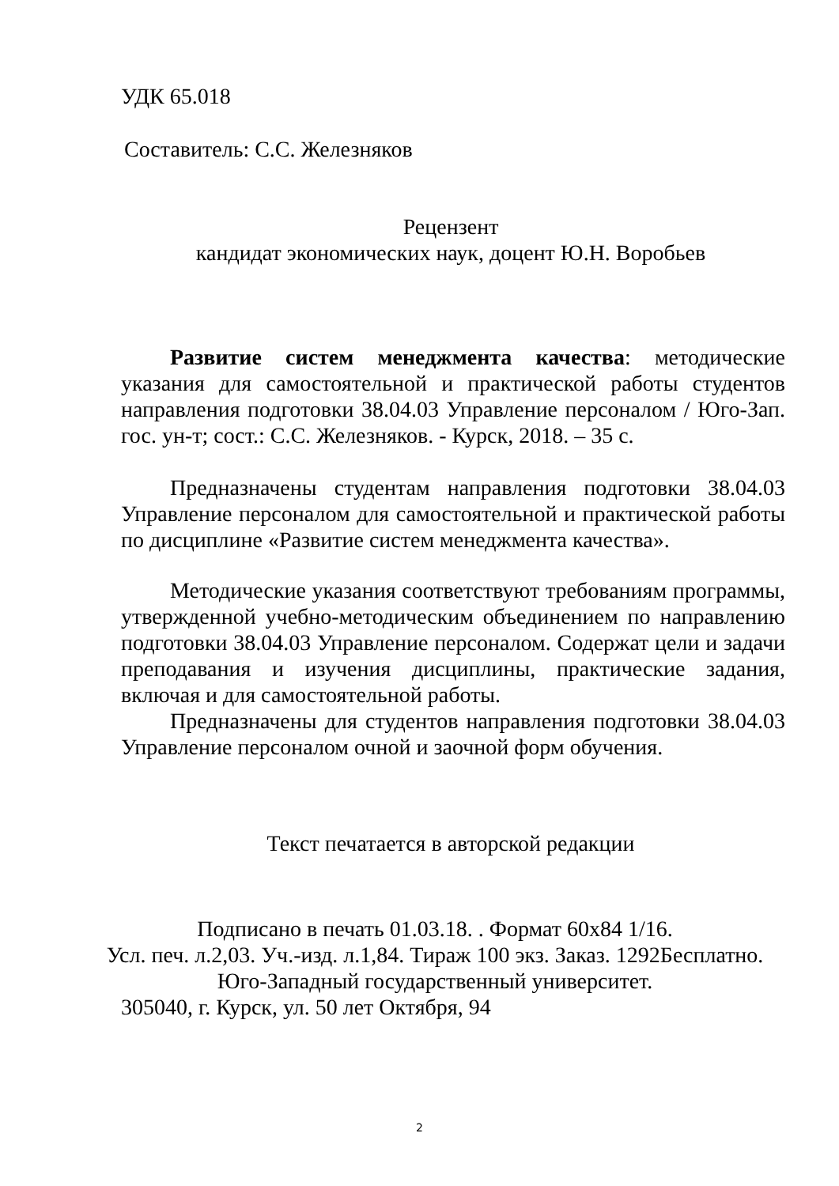УДК 65.018
Составитель: С.С. Железняков
Рецензент
кандидат экономических наук, доцент Ю.Н. Воробьев
Развитие систем менеджмента качества: методические указания для самостоятельной и практической работы студентов направления подготовки 38.04.03 Управление персоналом / Юго-Зап. гос. ун-т; сост.: С.С. Железняков. - Курск, 2018. – 35 с.
Предназначены студентам направления подготовки 38.04.03 Управление персоналом для самостоятельной и практической работы по дисциплине «Развитие систем менеджмента качества».
Методические указания соответствуют требованиям программы, утвержденной учебно-методическим объединением по направлению подготовки 38.04.03 Управление персоналом. Содержат цели и задачи преподавания и изучения дисциплины, практические задания, включая и для самостоятельной работы.
Предназначены для студентов направления подготовки 38.04.03 Управление персоналом очной и заочной форм обучения.
Текст печатается в авторской редакции
Подписано в печать 01.03.18. . Формат 60х84 1/16.
Усл. печ. л.2,03. Уч.-изд. л.1,84. Тираж 100 экз. Заказ. 1292Бесплатно.
Юго-Западный государственный университет.
305040, г. Курск, ул. 50 лет Октября, 94
2